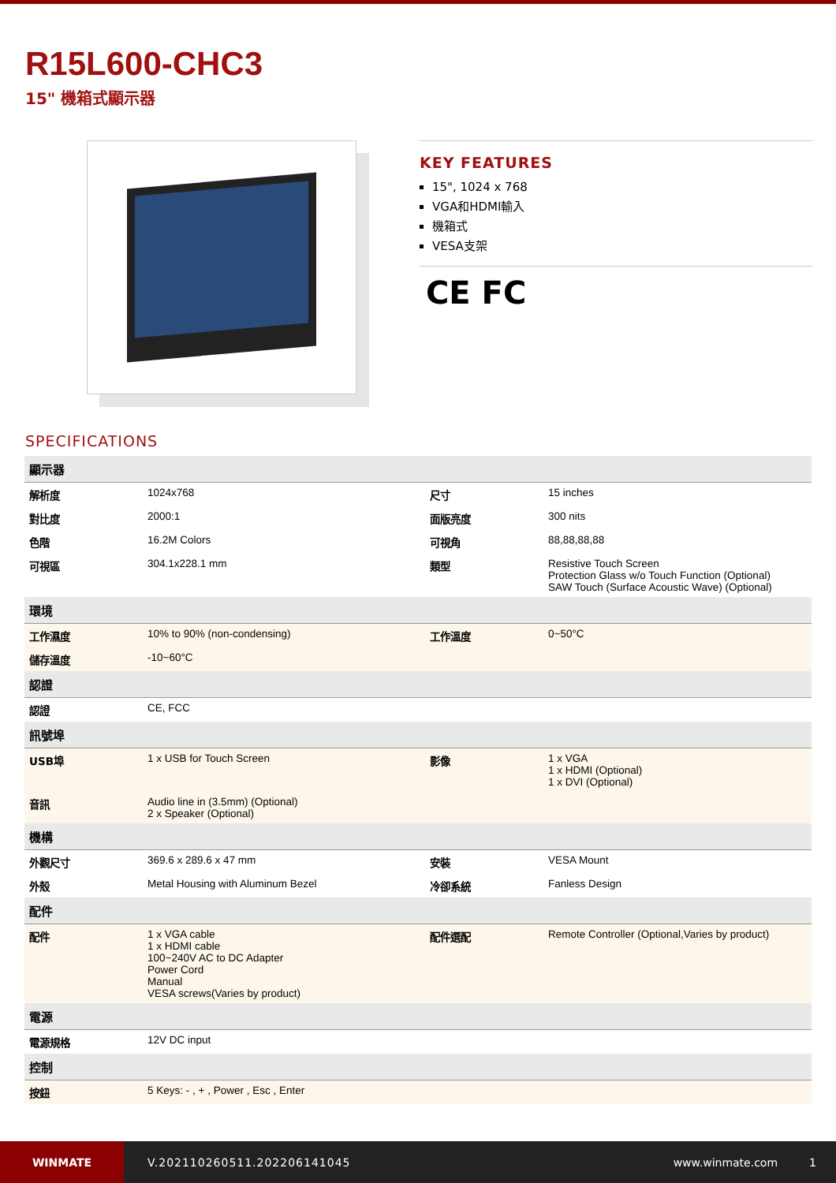R15L600-CHC3
15" 機箱式顯示器
KEY FEATURES
15", 1024 x 768
VGA和HDMI輸入
機箱式
VESA支架
CE FC
SPECIFICATIONS
| 顯示器 | | | |
| --- | --- | --- | --- |
| 解析度 | 1024x768 | 尺寸 | 15 inches |
| 對比度 | 2000:1 | 面版亮度 | 300 nits |
| 色階 | 16.2M Colors | 可視角 | 88,88,88,88 |
| 可視區 | 304.1x228.1 mm | 類型 | Resistive Touch Screen Protection Glass w/o Touch Function (Optional) SAW Touch (Surface Acoustic Wave) (Optional) |
| 環境 | | | |
| 工作濕度 | 10% to 90% (non-condensing) | 工作溫度 | 0~50°C |
| 儲存溫度 | -10~60°C | | |
| 認證 | | | |
| 認證 | CE, FCC | | |
| 訊號埠 | | | |
| USB埠 | 1 x USB for Touch Screen | 影像 | 1 x VGA 1 x HDMI (Optional) 1 x DVI (Optional) |
| 音訊 | Audio line in (3.5mm) (Optional) 2 x Speaker (Optional) | | |
| 機構 | | | |
| 外觀尺寸 | 369.6 x 289.6 x 47 mm | 安裝 | VESA Mount |
| 外殼 | Metal Housing with Aluminum Bezel | 冷卻系統 | Fanless Design |
| 配件 | | | |
| 配件 | 1 x VGA cable 1 x HDMI cable 100~240V AC to DC Adapter Power Cord Manual VESA screws(Varies by product) | 配件選配 | Remote Controller (Optional,Varies by product) |
| 電源 | | | |
| 電源規格 | 12V DC input | | |
| 控制 | | | |
| 按鈕 | 5 Keys: - , + , Power , Esc , Enter | | |
WINMATE
V.202110260511.202206141045 www.winmate.com 1